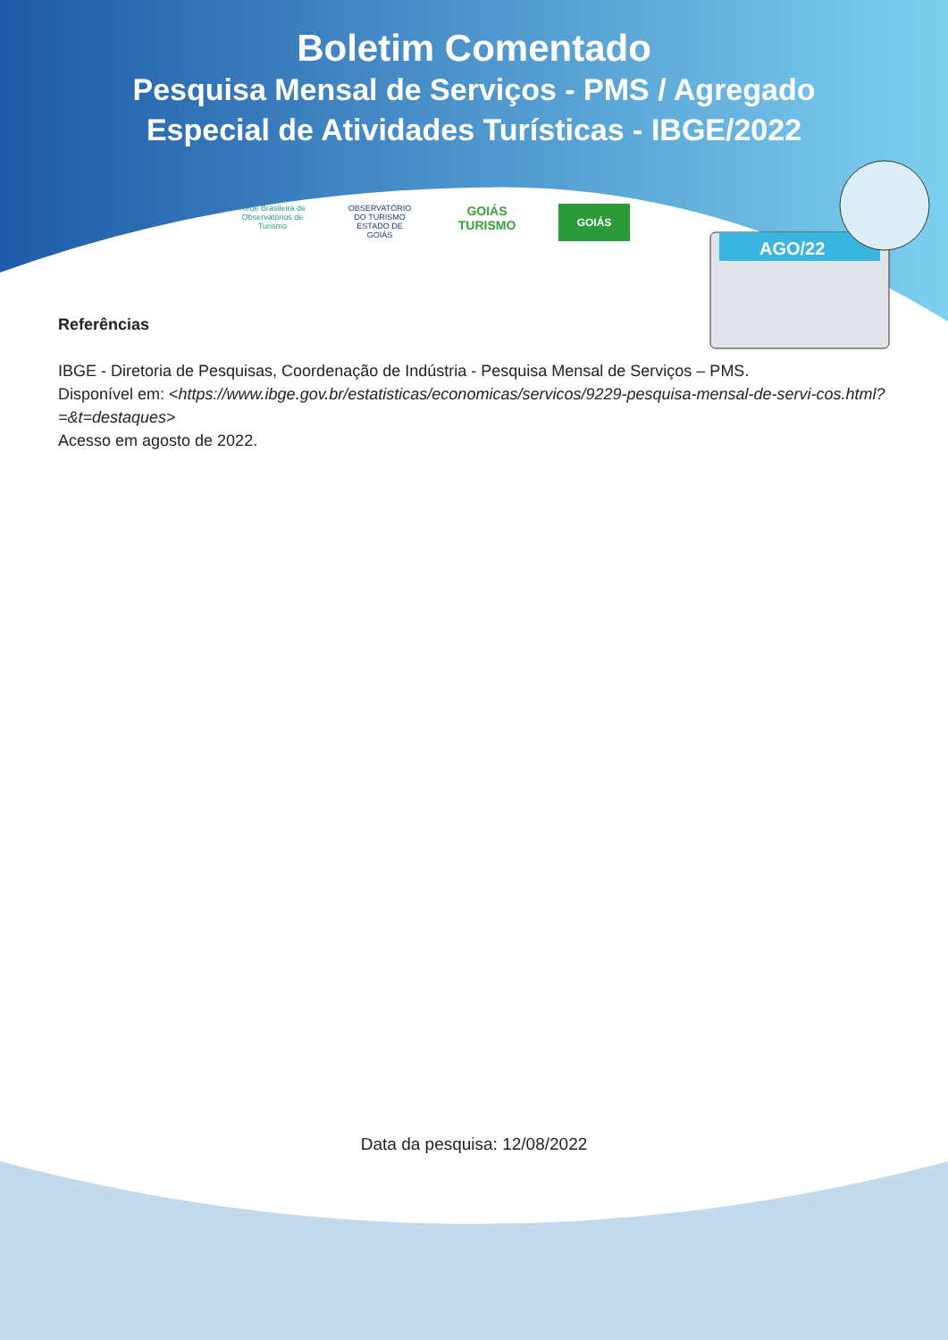AGO/22
Boletim Comentado
Pesquisa Mensal de Serviços - PMS / Agregado
Especial de Atividades Turísticas - IBGE/2022
Rede Brasileira de Observatórios de Turismo
OBSERVATÓRIO DO TURISMO ESTADO DE GOIÁS
GOIÁS TURISMO
GOIÁS
Referências
IBGE - Diretoria de Pesquisas, Coordenação de Indústria - Pesquisa Mensal de Serviços – PMS.
Disponível em: <https://www.ibge.gov.br/estatisticas/economicas/servicos/9229-pesquisa-mensal-de-servi-cos.html?=&t=destaques>
Acesso em agosto de 2022.
Data da pesquisa: 12/08/2022